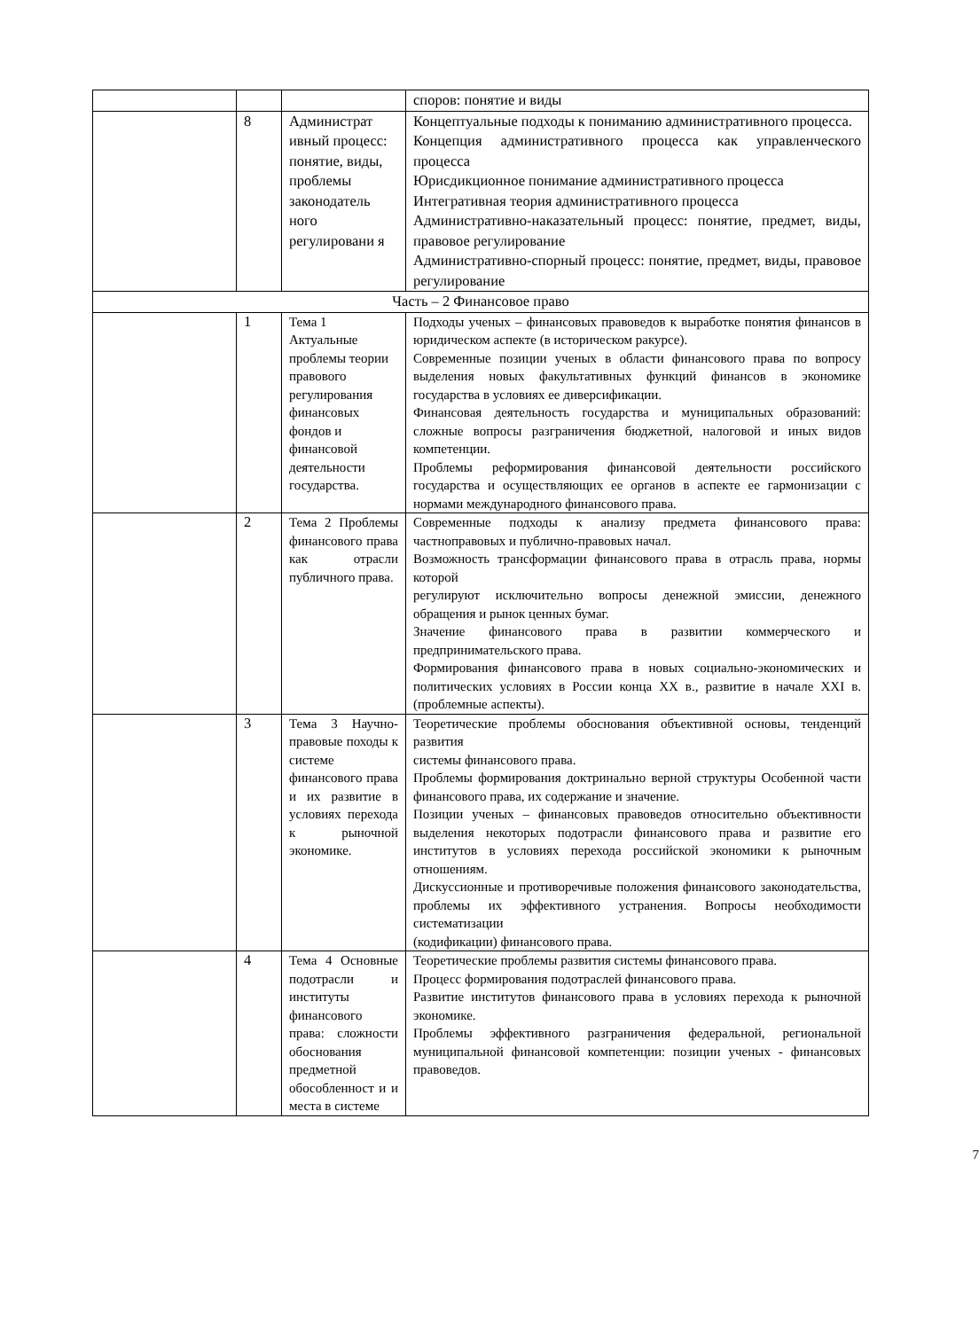| | | | споров: понятие и виды |
| | 8 | Администрат ивный процесс: понятие, виды, проблемы законодатель ного регулировани я | Концептуальные подходы к пониманию административного процесса. Концепция административного процесса как управленческого процесса Юрисдикционное понимание административного процесса Интегративная теория административного процесса Административно-наказательный процесс: понятие, предмет, виды, правовое регулирование Административно-спорный процесс: понятие, предмет, виды, правовое регулирование |
| Часть – 2 Финансовое право | | | |
| | 1 | Тема 1 Актуальные проблемы теории правового регулирования финансовых фондов и финансовой деятельности государства. | Подходы ученых – финансовых правоведов к выработке понятия финансов в юридическом аспекте (в историческом ракурсе). Современные позиции ученых в области финансового права по вопросу выделения новых факультативных функций финансов в экономике государства в условиях ее диверсификации. Финансовая деятельность государства и муниципальных образований: сложные вопросы разграничения бюджетной, налоговой и иных видов компетенции. Проблемы реформирования финансовой деятельности российского государства и осуществляющих ее органов в аспекте ее гармонизации с нормами международного финансового права. |
| | 2 | Тема 2 Проблемы финансового права как отрасли публичного права. | Современные подходы к анализу предмета финансового права: частноправовых и публично-правовых начал. Возможность трансформации финансового права в отрасль права, нормы которой регулируют исключительно вопросы денежной эмиссии, денежного обращения и рынок ценных бумаг. Значение финансового права в развитии коммерческого и предпринимательского права. Формирования финансового права в новых социально-экономических и политических условиях в России конца XX в., развитие в начале XXI в. (проблемные аспекты). |
| | 3 | Тема 3 Научно-правовые походы к системе финансового права и их развитие в условиях перехода к рыночной экономике. | Теоретические проблемы обоснования объективной основы, тенденций развития системы финансового права. Проблемы формирования доктринально верной структуры Особенной части финансового права, их содержание и значение. Позиции ученых – финансовых правоведов относительно объективности выделения некоторых подотрасли финансового права и развитие его институтов в условиях перехода российской экономики к рыночным отношениям. Дискуссионные и противоречивые положения финансового законодательства, проблемы их эффективного устранения. Вопросы необходимости систематизации (кодификации) финансового права. |
| | 4 | Тема 4 Основные подотрасли и институты финансового права: сложности обоснования предметной обособленност и и места в системе | Теоретические проблемы развития системы финансового права. Процесс формирования подотраслей финансового права. Развитие институтов финансового права в условиях перехода к рыночной экономике. Проблемы эффективного разграничения федеральной, региональной муниципальной финансовой компетенции: позиции ученых - финансовых правоведов. |
7